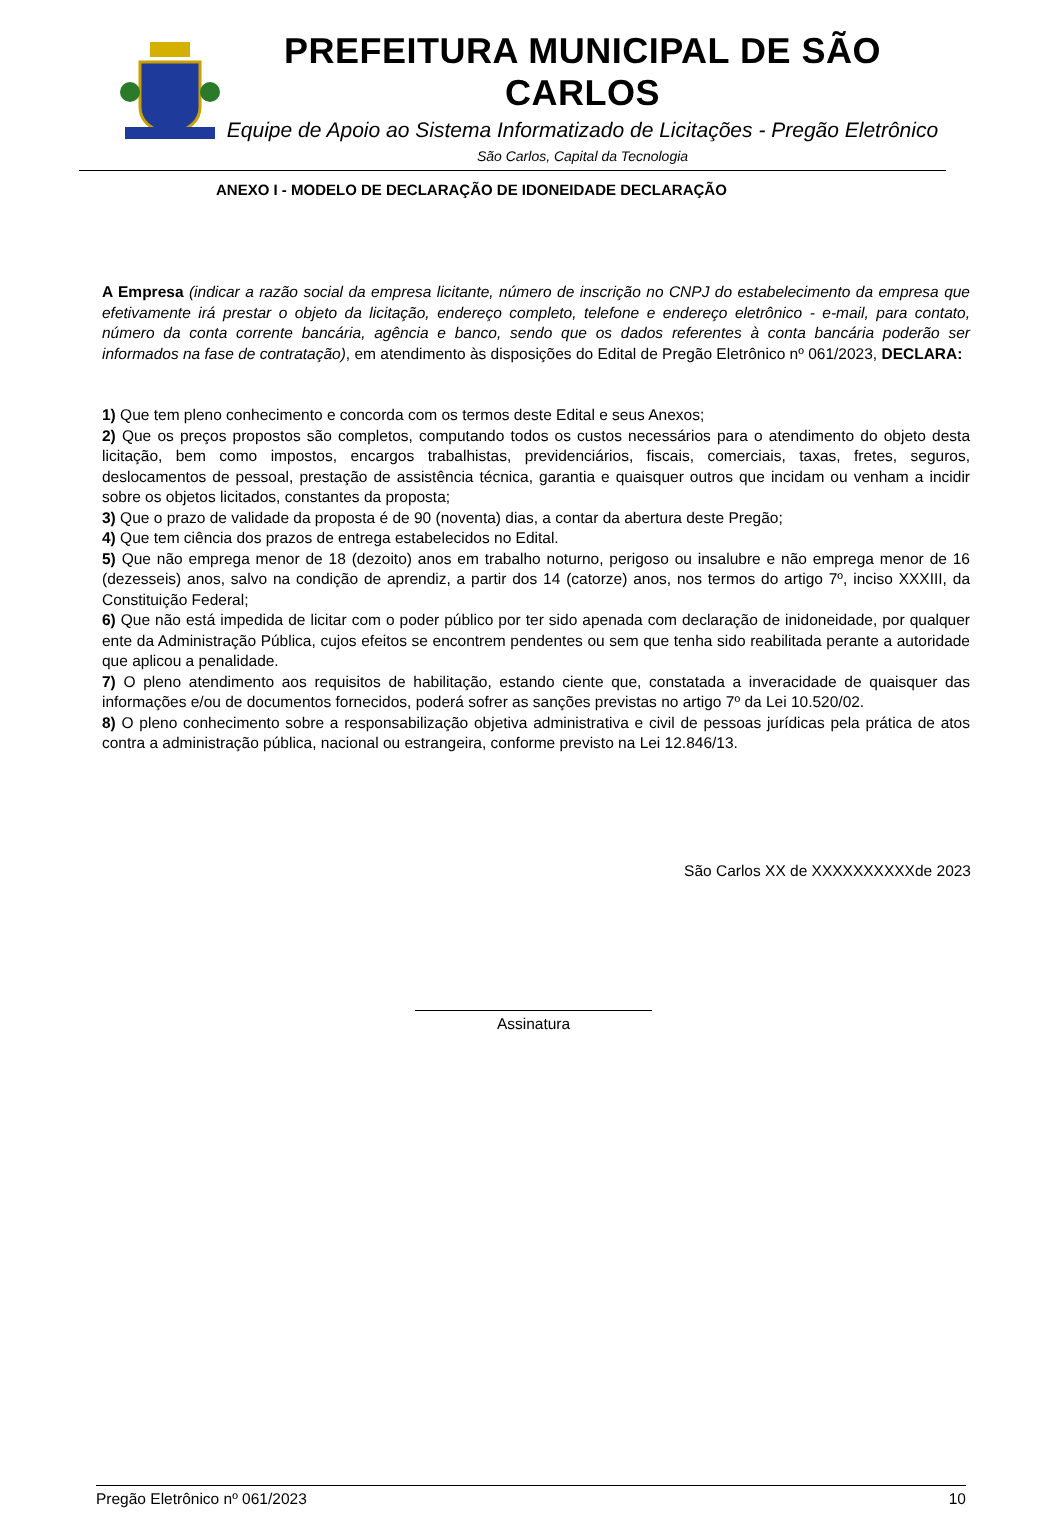PREFEITURA MUNICIPAL DE SÃO CARLOS
Equipe de Apoio ao Sistema Informatizado de Licitações - Pregão Eletrônico
São Carlos, Capital da Tecnologia
ANEXO I - MODELO DE DECLARAÇÃO DE IDONEIDADE DECLARAÇÃO
A Empresa (indicar a razão social da empresa licitante, número de inscrição no CNPJ do estabelecimento da empresa que efetivamente irá prestar o objeto da licitação, endereço completo, telefone e endereço eletrônico - e-mail, para contato, número da conta corrente bancária, agência e banco, sendo que os dados referentes à conta bancária poderão ser informados na fase de contratação), em atendimento às disposições do Edital de Pregão Eletrônico nº 061/2023, DECLARA:
1) Que tem pleno conhecimento e concorda com os termos deste Edital e seus Anexos;
2) Que os preços propostos são completos, computando todos os custos necessários para o atendimento do objeto desta licitação, bem como impostos, encargos trabalhistas, previdenciários, fiscais, comerciais, taxas, fretes, seguros, deslocamentos de pessoal, prestação de assistência técnica, garantia e quaisquer outros que incidam ou venham a incidir sobre os objetos licitados, constantes da proposta;
3) Que o prazo de validade da proposta é de 90 (noventa) dias, a contar da abertura deste Pregão;
4) Que tem ciência dos prazos de entrega estabelecidos no Edital.
5) Que não emprega menor de 18 (dezoito) anos em trabalho noturno, perigoso ou insalubre e não emprega menor de 16 (dezesseis) anos, salvo na condição de aprendiz, a partir dos 14 (catorze) anos, nos termos do artigo 7º, inciso XXXIII, da Constituição Federal;
6) Que não está impedida de licitar com o poder público por ter sido apenada com declaração de inidoneidade, por qualquer ente da Administração Pública, cujos efeitos se encontrem pendentes ou sem que tenha sido reabilitada perante a autoridade que aplicou a penalidade.
7) O pleno atendimento aos requisitos de habilitação, estando ciente que, constatada a inveracidade de quaisquer das informações e/ou de documentos fornecidos, poderá sofrer as sanções previstas no artigo 7º da Lei 10.520/02.
8) O pleno conhecimento sobre a responsabilização objetiva administrativa e civil de pessoas jurídicas pela prática de atos contra a administração pública, nacional ou estrangeira, conforme previsto na Lei 12.846/13.
São Carlos XX de XXXXXXXXXXde 2023
Assinatura
Pregão Eletrônico nº 061/2023 10